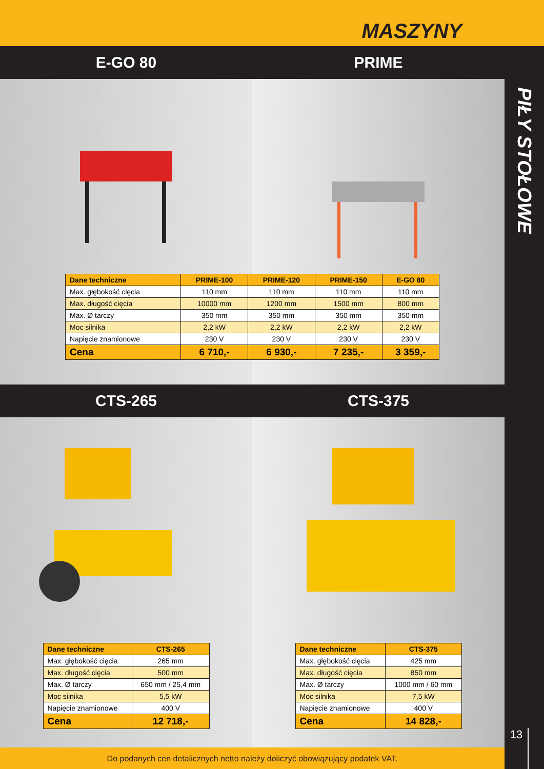MASZYNY
E-GO 80 PRIME
| Dane techniczne | PRIME-100 | PRIME-120 | PRIME-150 | E-GO 80 |
| --- | --- | --- | --- | --- |
| Max. głębokość cięcia | 110 mm | 110 mm | 110 mm | 110 mm |
| Max. długość cięcia | 10000 mm | 1200 mm | 1500 mm | 800 mm |
| Max. Ø tarczy | 350 mm | 350 mm | 350 mm | 350 mm |
| Moc silnika | 2,2 kW | 2,2 kW | 2,2 kW | 2,2 kW |
| Napięcie znamionowe | 230 V | 230 V | 230 V | 230 V |
| Cena | 6 710,- | 6 930,- | 7 235,- | 3 359,- |
CTS-265 CTS-375
| Dane techniczne | CTS-265 |
| --- | --- |
| Max. głębokość cięcia | 265 mm |
| Max. długość cięcia | 500 mm |
| Max. Ø tarczy | 650 mm / 25,4 mm |
| Moc silnika | 5,5 kW |
| Napięcie znamionowe | 400 V |
| Cena | 12 718,- |
| Dane techniczne | CTS-375 |
| --- | --- |
| Max. głębokość cięcia | 425 mm |
| Max. długość cięcia | 850 mm |
| Max. Ø tarczy | 1000 mm / 60 mm |
| Moc silnika | 7,5 kW |
| Napięcie znamionowe | 400 V |
| Cena | 14 828,- |
PIŁY STOŁOWE
13
Do podanych cen detalicznych netto należy doliczyć obowiązujący podatek VAT.